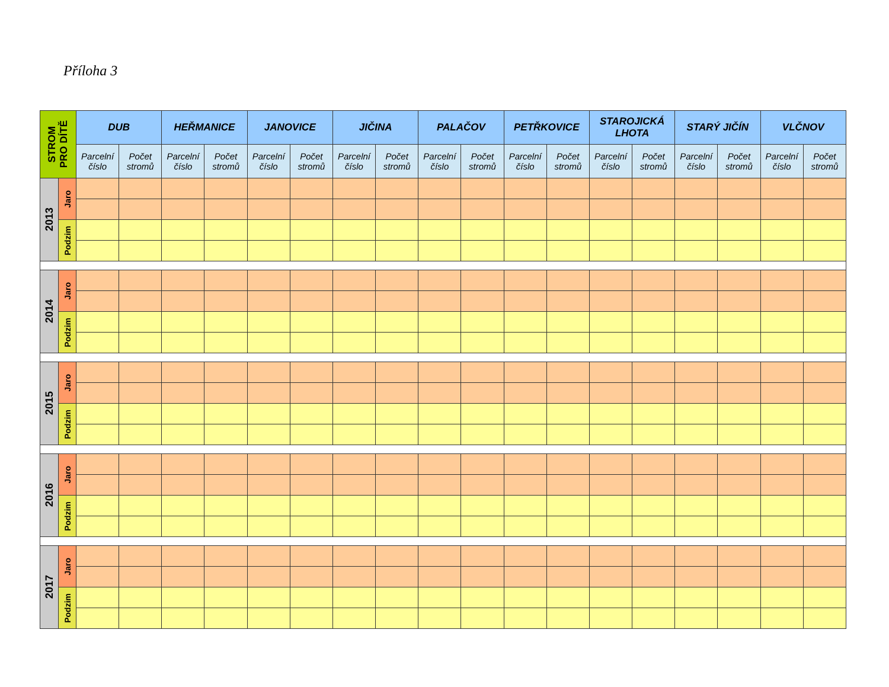Příloha 3
| STROM PRO DÍTĚ | | DUB | | HEŘMANICE | | JANOVICE | | JIČINA | | PALAČOV | | PETŘKOVICE | | STAROJICKÁ LHOTA | | STARÝ JIČÍN | | VLČNOV | |
| --- | --- | --- | --- | --- | --- | --- | --- | --- | --- | --- | --- | --- | --- | --- | --- | --- | --- | --- | --- |
| | | Parcelní číslo | Počet stromů | Parcelní číslo | Počet stromů | Parcelní číslo | Počet stromů | Parcelní číslo | Počet stromů | Parcelní číslo | Počet stromů | Parcelní číslo | Počet stromů | Parcelní číslo | Počet stromů | Parcelní číslo | Počet stromů | Parcelní číslo | Počet stromů |
| 2013 | Jaro | | | | | | | | | | | | | | | | | | |
| | Podzim | | | | | | | | | | | | | | | | | | |
| 2014 | Jaro | | | | | | | | | | | | | | | | | | |
| | Podzim | | | | | | | | | | | | | | | | | | |
| 2015 | Jaro | | | | | | | | | | | | | | | | | | |
| | Podzim | | | | | | | | | | | | | | | | | | |
| 2016 | Jaro | | | | | | | | | | | | | | | | | | |
| | Podzim | | | | | | | | | | | | | | | | | | |
| 2017 | Jaro | | | | | | | | | | | | | | | | | | |
| | Podzim | | | | | | | | | | | | | | | | | | |